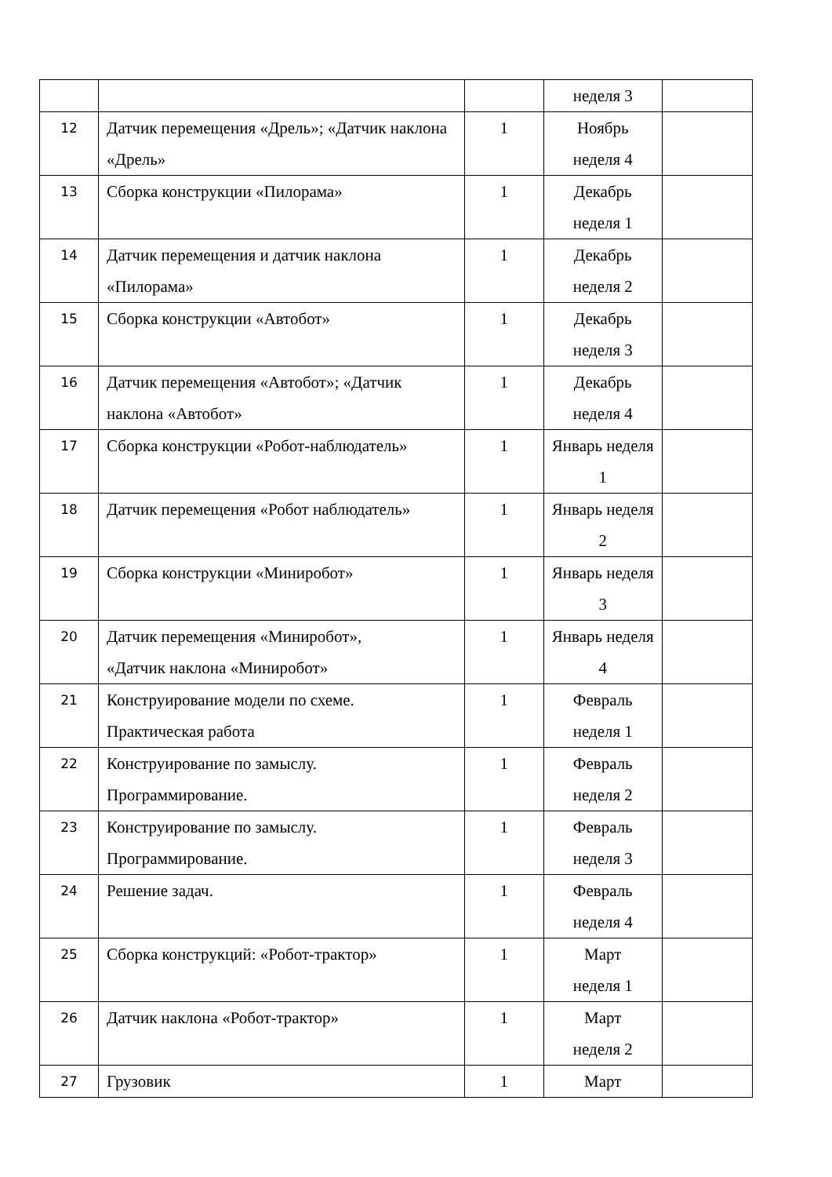| | | | неделя 3 | |
| 12 | Датчик перемещения «Дрель»; «Датчик наклона «Дрель» | 1 | Ноябрь неделя 4 | |
| 13 | Сборка конструкции «Пилорама» | 1 | Декабрь неделя 1 | |
| 14 | Датчик перемещения и датчик наклона «Пилорама» | 1 | Декабрь неделя 2 | |
| 15 | Сборка конструкции «Автобот» | 1 | Декабрь неделя 3 | |
| 16 | Датчик перемещения «Автобот»; «Датчик наклона «Автобот» | 1 | Декабрь неделя 4 | |
| 17 | Сборка конструкции «Робот-наблюдатель» | 1 | Январь неделя 1 | |
| 18 | Датчик перемещения «Робот наблюдатель» | 1 | Январь неделя 2 | |
| 19 | Сборка конструкции «Миниробот» | 1 | Январь неделя 3 | |
| 20 | Датчик перемещения «Миниробот», «Датчик наклона «Миниробот» | 1 | Январь неделя 4 | |
| 21 | Конструирование модели по схеме. Практическая работа | 1 | Февраль неделя 1 | |
| 22 | Конструирование по замыслу. Программирование. | 1 | Февраль неделя 2 | |
| 23 | Конструирование по замыслу. Программирование. | 1 | Февраль неделя 3 | |
| 24 | Решение задач. | 1 | Февраль неделя 4 | |
| 25 | Сборка конструкций: «Робот-трактор» | 1 | Март неделя 1 | |
| 26 | Датчик наклона «Робот-трактор» | 1 | Март неделя 2 | |
| 27 | Грузовик | 1 | Март | |